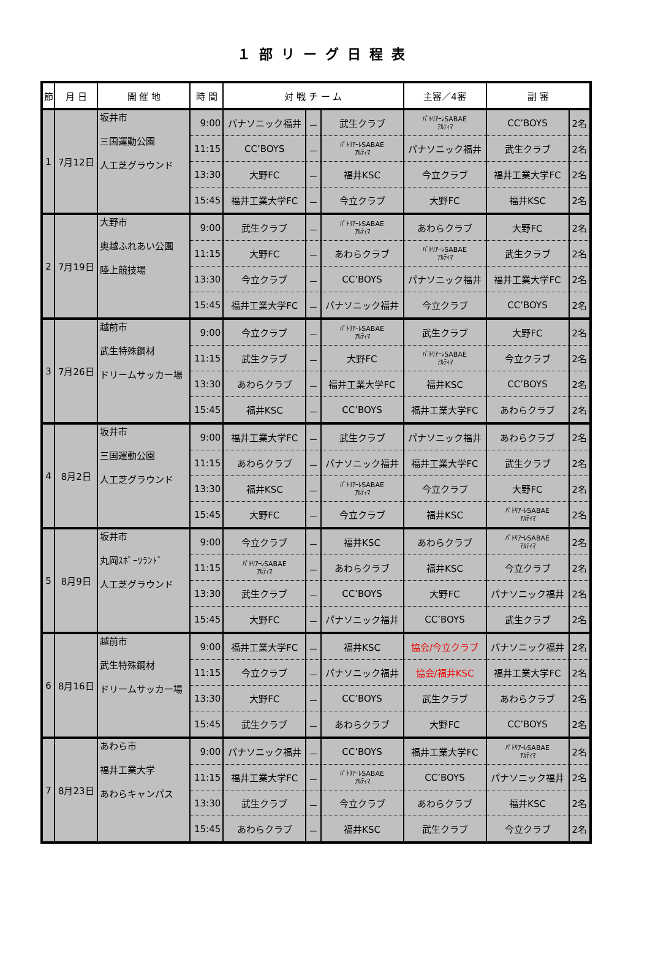１部リーグ日程表
| 節 | 月 日 | 開 催 地 | 時 間 | 対 戦 チ ー ム | | | 主審／4審 | 副 審 | |
| --- | --- | --- | --- | --- | --- | --- | --- | --- | --- |
| 1 | 7月12日 | 坂井市 三国運動公園 人工芝グラウンド | 9:00 | パナソニック福井 | － | 武生クラブ | ﾊﾟﾄﾘｱｰﾚSABAE ｱﾙﾃｨﾏ | CC’BOYS | 2名 |
| | | | 11:15 | CC’BOYS | － | ﾊﾟﾄﾘｱｰﾚSABAE ｱﾙﾃｨﾏ | パナソニック福井 | 武生クラブ | 2名 |
| | | | 13:30 | 大野FC | － | 福井KSC | 今立クラブ | 福井工業大学FC | 2名 |
| | | | 15:45 | 福井工業大学FC | － | 今立クラブ | 大野FC | 福井KSC | 2名 |
| 2 | 7月19日 | 大野市 奥越ふれあい公園 陸上競技場 | 9:00 | 武生クラブ | － | ﾊﾟﾄﾘｱｰﾚSABAE ｱﾙﾃｨﾏ | あわらクラブ | 大野FC | 2名 |
| | | | 11:15 | 大野FC | － | あわらクラブ | ﾊﾟﾄﾘｱｰﾚSABAE ｱﾙﾃｨﾏ | 武生クラブ | 2名 |
| | | | 13:30 | 今立クラブ | － | CC’BOYS | パナソニック福井 | 福井工業大学FC | 2名 |
| | | | 15:45 | 福井工業大学FC | － | パナソニック福井 | 今立クラブ | CC’BOYS | 2名 |
| 3 | 7月26日 | 越前市 武生特殊鋼材 ドリームサッカー場 | 9:00 | 今立クラブ | － | ﾊﾟﾄﾘｱｰﾚSABAE ｱﾙﾃｨﾏ | 武生クラブ | 大野FC | 2名 |
| | | | 11:15 | 武生クラブ | － | 大野FC | ﾊﾟﾄﾘｱｰﾚSABAE ｱﾙﾃｨﾏ | 今立クラブ | 2名 |
| | | | 13:30 | あわらクラブ | － | 福井工業大学FC | 福井KSC | CC’BOYS | 2名 |
| | | | 15:45 | 福井KSC | － | CC’BOYS | 福井工業大学FC | あわらクラブ | 2名 |
| 4 | 8月2日 | 坂井市 三国運動公園 人工芝グラウンド | 9:00 | 福井工業大学FC | － | 武生クラブ | パナソニック福井 | あわらクラブ | 2名 |
| | | | 11:15 | あわらクラブ | － | パナソニック福井 | 福井工業大学FC | 武生クラブ | 2名 |
| | | | 13:30 | 福井KSC | － | ﾊﾟﾄﾘｱｰﾚSABAE ｱﾙﾃｨﾏ | 今立クラブ | 大野FC | 2名 |
| | | | 15:45 | 大野FC | － | 今立クラブ | 福井KSC | ﾊﾟﾄﾘｱｰﾚSABAE ｱﾙﾃｨﾏ | 2名 |
| 5 | 8月9日 | 坂井市 丸岡ｽﾎﾟｰﾂﾗﾝﾄﾞ 人工芝グラウンド | 9:00 | 今立クラブ | － | 福井KSC | あわらクラブ | ﾊﾟﾄﾘｱｰﾚSABAE ｱﾙﾃｨﾏ | 2名 |
| | | | 11:15 | ﾊﾟﾄﾘｱｰﾚSABAE ｱﾙﾃｨﾏ | － | あわらクラブ | 福井KSC | 今立クラブ | 2名 |
| | | | 13:30 | 武生クラブ | － | CC’BOYS | 大野FC | パナソニック福井 | 2名 |
| | | | 15:45 | 大野FC | － | パナソニック福井 | CC’BOYS | 武生クラブ | 2名 |
| 6 | 8月16日 | 越前市 武生特殊鋼材 ドリームサッカー場 | 9:00 | 福井工業大学FC | － | 福井KSC | 協会/今立クラブ | パナソニック福井 | 2名 |
| | | | 11:15 | 今立クラブ | － | パナソニック福井 | 協会/福井KSC | 福井工業大学FC | 2名 |
| | | | 13:30 | 大野FC | － | CC’BOYS | 武生クラブ | あわらクラブ | 2名 |
| | | | 15:45 | 武生クラブ | － | あわらクラブ | 大野FC | CC’BOYS | 2名 |
| 7 | 8月23日 | あわら市 福井工業大学 あわらキャンパス | 9:00 | パナソニック福井 | － | CC’BOYS | 福井工業大学FC | ﾊﾟﾄﾘｱｰﾚSABAE ｱﾙﾃｨﾏ | 2名 |
| | | | 11:15 | 福井工業大学FC | － | ﾊﾟﾄﾘｱｰﾚSABAE ｱﾙﾃｨﾏ | CC’BOYS | パナソニック福井 | 2名 |
| | | | 13:30 | 武生クラブ | － | 今立クラブ | あわらクラブ | 福井KSC | 2名 |
| | | | 15:45 | あわらクラブ | － | 福井KSC | 武生クラブ | 今立クラブ | 2名 |